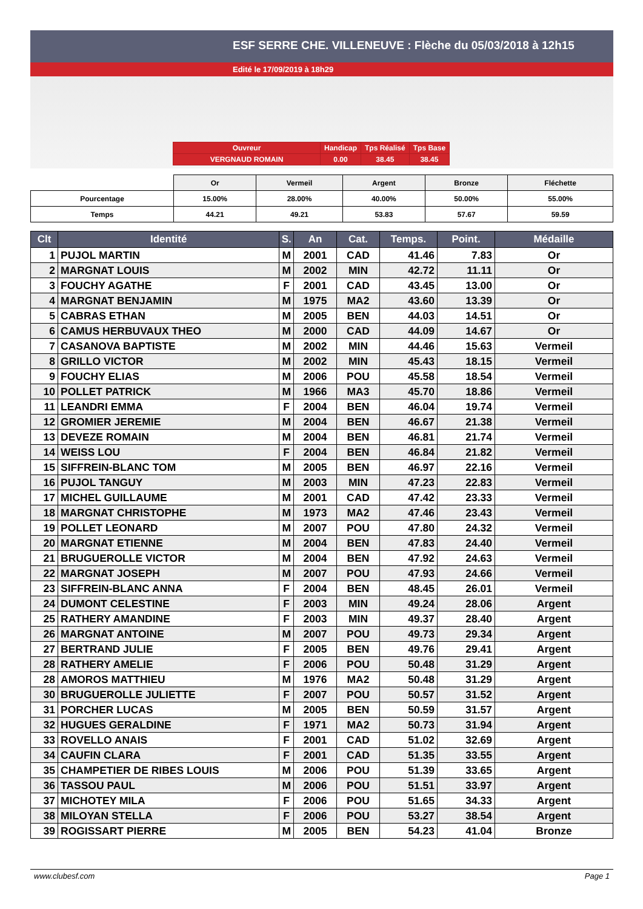ESF SERRE CHE. VILLENEUVE : Flèche du 05/03/2018 à 12h15
Edité le 17/09/2019 à 18h29
| Ouvreur | Handicap | Tps Réalisé | Tps Base |
| VERGNAUD ROMAIN | 0.00 | 38.45 | 38.45 |
| | Or | Vermeil | Argent | Bronze | Fléchette |
| --- | --- | --- | --- | --- | --- |
| Pourcentage | 15.00% | 28.00% | 40.00% | 50.00% | 55.00% |
| Temps | 44.21 | 49.21 | 53.83 | 57.67 | 59.59 |
| Clt | Identité | S. | An | Cat. | Temps. | Point. | Médaille |
| --- | --- | --- | --- | --- | --- | --- | --- |
| 1 | PUJOL MARTIN | M | 2001 | CAD | 41.46 | 7.83 | Or |
| 2 | MARGNAT LOUIS | M | 2002 | MIN | 42.72 | 11.11 | Or |
| 3 | FOUCHY AGATHE | F | 2001 | CAD | 43.45 | 13.00 | Or |
| 4 | MARGNAT BENJAMIN | M | 1975 | MA2 | 43.60 | 13.39 | Or |
| 5 | CABRAS ETHAN | M | 2005 | BEN | 44.03 | 14.51 | Or |
| 6 | CAMUS HERBUVAUX THEO | M | 2000 | CAD | 44.09 | 14.67 | Or |
| 7 | CASANOVA BAPTISTE | M | 2002 | MIN | 44.46 | 15.63 | Vermeil |
| 8 | GRILLO VICTOR | M | 2002 | MIN | 45.43 | 18.15 | Vermeil |
| 9 | FOUCHY ELIAS | M | 2006 | POU | 45.58 | 18.54 | Vermeil |
| 10 | POLLET PATRICK | M | 1966 | MA3 | 45.70 | 18.86 | Vermeil |
| 11 | LEANDRI EMMA | F | 2004 | BEN | 46.04 | 19.74 | Vermeil |
| 12 | GROMIER JEREMIE | M | 2004 | BEN | 46.67 | 21.38 | Vermeil |
| 13 | DEVEZE ROMAIN | M | 2004 | BEN | 46.81 | 21.74 | Vermeil |
| 14 | WEISS LOU | F | 2004 | BEN | 46.84 | 21.82 | Vermeil |
| 15 | SIFFREIN-BLANC TOM | M | 2005 | BEN | 46.97 | 22.16 | Vermeil |
| 16 | PUJOL TANGUY | M | 2003 | MIN | 47.23 | 22.83 | Vermeil |
| 17 | MICHEL GUILLAUME | M | 2001 | CAD | 47.42 | 23.33 | Vermeil |
| 18 | MARGNAT CHRISTOPHE | M | 1973 | MA2 | 47.46 | 23.43 | Vermeil |
| 19 | POLLET LEONARD | M | 2007 | POU | 47.80 | 24.32 | Vermeil |
| 20 | MARGNAT ETIENNE | M | 2004 | BEN | 47.83 | 24.40 | Vermeil |
| 21 | BRUGUEROLLE VICTOR | M | 2004 | BEN | 47.92 | 24.63 | Vermeil |
| 22 | MARGNAT JOSEPH | M | 2007 | POU | 47.93 | 24.66 | Vermeil |
| 23 | SIFFREIN-BLANC ANNA | F | 2004 | BEN | 48.45 | 26.01 | Vermeil |
| 24 | DUMONT CELESTINE | F | 2003 | MIN | 49.24 | 28.06 | Argent |
| 25 | RATHERY AMANDINE | F | 2003 | MIN | 49.37 | 28.40 | Argent |
| 26 | MARGNAT ANTOINE | M | 2007 | POU | 49.73 | 29.34 | Argent |
| 27 | BERTRAND JULIE | F | 2005 | BEN | 49.76 | 29.41 | Argent |
| 28 | RATHERY AMELIE | F | 2006 | POU | 50.48 | 31.29 | Argent |
| 28 | AMOROS MATTHIEU | M | 1976 | MA2 | 50.48 | 31.29 | Argent |
| 30 | BRUGUEROLLE JULIETTE | F | 2007 | POU | 50.57 | 31.52 | Argent |
| 31 | PORCHER LUCAS | M | 2005 | BEN | 50.59 | 31.57 | Argent |
| 32 | HUGUES GERALDINE | F | 1971 | MA2 | 50.73 | 31.94 | Argent |
| 33 | ROVELLO ANAIS | F | 2001 | CAD | 51.02 | 32.69 | Argent |
| 34 | CAUFIN CLARA | F | 2001 | CAD | 51.35 | 33.55 | Argent |
| 35 | CHAMPETIER DE RIBES LOUIS | M | 2006 | POU | 51.39 | 33.65 | Argent |
| 36 | TASSOU PAUL | M | 2006 | POU | 51.51 | 33.97 | Argent |
| 37 | MICHOTEY MILA | F | 2006 | POU | 51.65 | 34.33 | Argent |
| 38 | MILOYAN STELLA | F | 2006 | POU | 53.27 | 38.54 | Argent |
| 39 | ROGISSART PIERRE | M | 2005 | BEN | 54.23 | 41.04 | Bronze |
www.clubesf.com Page 1